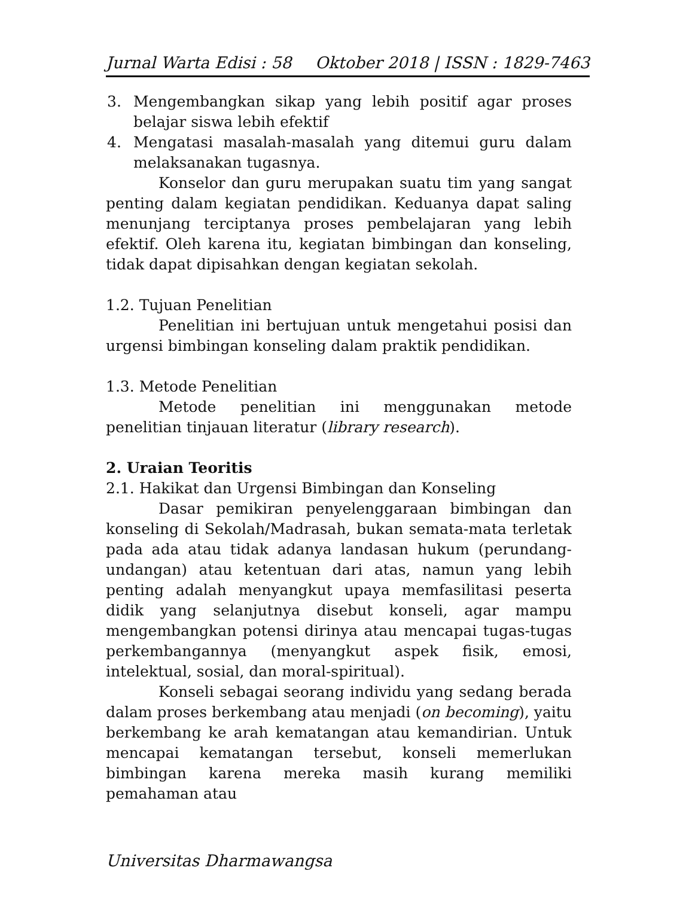Jurnal Warta Edisi : 58 Oktober 2018 | ISSN : 1829-7463
3. Mengembangkan sikap yang lebih positif agar proses belajar siswa lebih efektif
4. Mengatasi masalah-masalah yang ditemui guru dalam melaksanakan tugasnya.
Konselor dan guru merupakan suatu tim yang sangat penting dalam kegiatan pendidikan. Keduanya dapat saling menunjang terciptanya proses pembelajaran yang lebih efektif. Oleh karena itu, kegiatan bimbingan dan konseling, tidak dapat dipisahkan dengan kegiatan sekolah.
1.2. Tujuan Penelitian
Penelitian ini bertujuan untuk mengetahui posisi dan urgensi bimbingan konseling dalam praktik pendidikan.
1.3. Metode Penelitian
Metode penelitian ini menggunakan metode penelitian tinjauan literatur (library research).
2. Uraian Teoritis
2.1. Hakikat dan Urgensi Bimbingan dan Konseling
Dasar pemikiran penyelenggaraan bimbingan dan konseling di Sekolah/Madrasah, bukan semata-mata terletak pada ada atau tidak adanya landasan hukum (perundang-undangan) atau ketentuan dari atas, namun yang lebih penting adalah menyangkut upaya memfasilitasi peserta didik yang selanjutnya disebut konseli, agar mampu mengembangkan potensi dirinya atau mencapai tugas-tugas perkembangannya (menyangkut aspek fisik, emosi, intelektual, sosial, dan moral-spiritual).
Konseli sebagai seorang individu yang sedang berada dalam proses berkembang atau menjadi (on becoming), yaitu berkembang ke arah kematangan atau kemandirian. Untuk mencapai kematangan tersebut, konseli memerlukan bimbingan karena mereka masih kurang memiliki pemahaman atau
Universitas Dharmawangsa